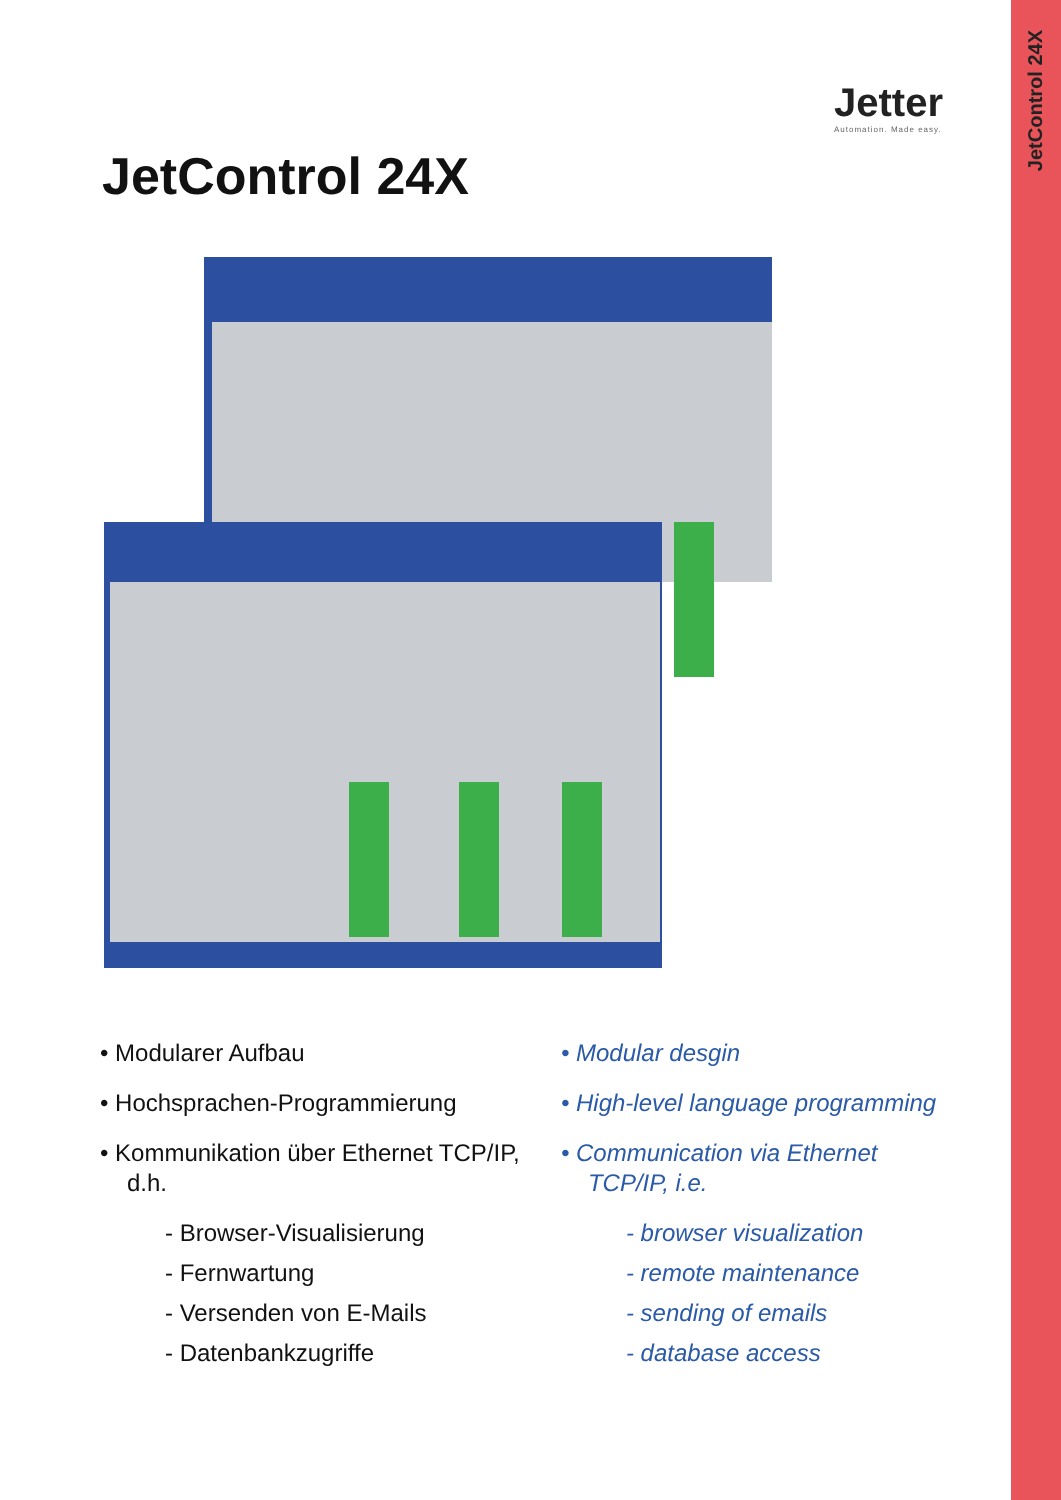JetControl 24X
Jetter
Automation. Made easy.
JetControl 24X
• Modularer Aufbau
• Hochsprachen-Programmierung
• Kommunikation über Ethernet TCP/IP, d.h.
- Browser-Visualisierung
- Fernwartung
- Versenden von E-Mails
- Datenbankzugriffe
• Modular desgin
• High-level language programming
• Communication via Ethernet TCP/IP, i.e.
- browser visualization
- remote maintenance
- sending of emails
- database access